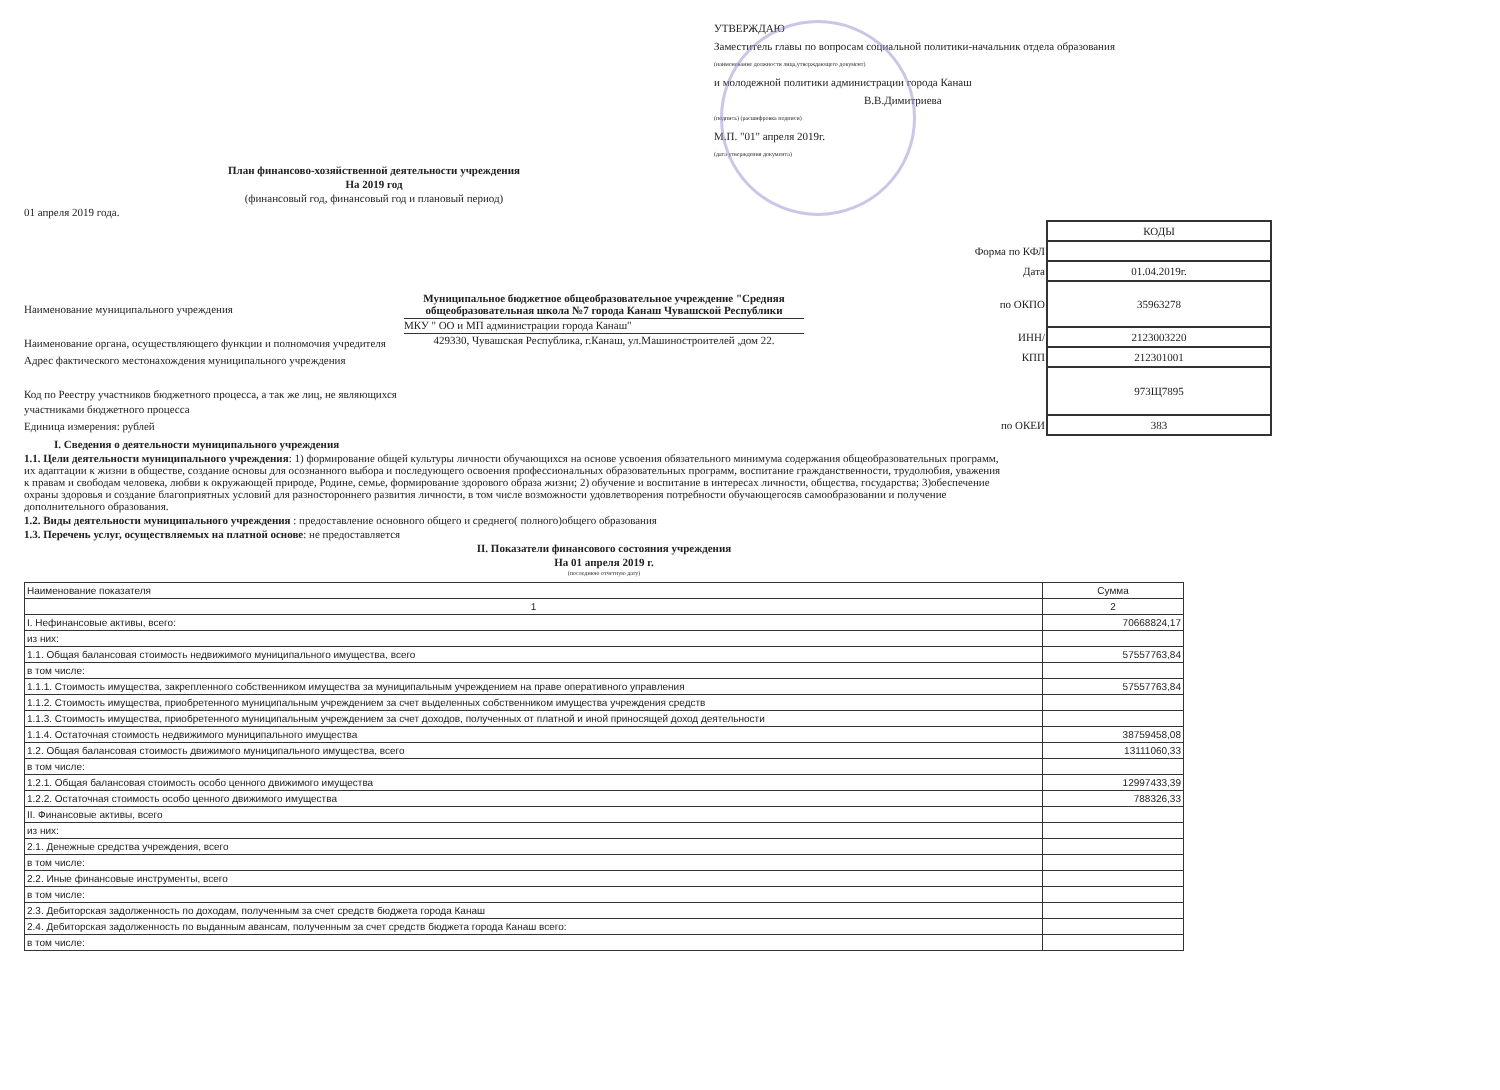УТВЕРЖДАЮ
Заместитель главы по вопросам социальной политики-начальник отдела образования
(наименование должности лица,утверждающего документ)
и молодежной политики администрации города Канаш
В.В.Димитриева
(подпись) (расшифровка подписи)
М.П. "01" апреля 2019г.
(дата утверждения документа)
План финансово-хозяйственной деятельности учреждения
На 2019 год
(финансовый год, финансовый год и плановый период)
01 апреля 2019 года.
Наименование муниципального учреждения
Наименование органа, осуществляющего функции и полномочия учредителя
Адрес фактического местонахождения муниципального учреждения
Код по Реестру участников бюджетного процесса, а так же лиц, не являющихся участниками бюджетного процесса
Единица измерения: рублей
Муниципальное бюджетное общеобразовательное учреждение "Средняя общеобразовательная школа №7 города Канаш Чувашской Республики
МКУ " ОО и МП администрации города Канаш"
429330, Чувашская Республика, г.Канаш, ул.Машиностроителей ,дом 22.
| | КОДЫ |
| Форма по КФЛ | |
| Дата | 01.04.2019г. |
| по ОКПО | 35963278 |
| ИНН/ | 2123003220 |
| КПП | 212301001 |
| | 973Щ7895 |
| по ОКЕИ | 383 |
I. Сведения о деятельности муниципального учреждения
1.1. Цели деятельности муниципального учреждения: 1) формирование общей культуры личности обучающихся на основе усвоения обязательного минимума содержания общеобразовательных программ, их адаптации к жизни в обществе, создание основы для осознанного выбора и последующего освоения профессиональных образовательных программ, воспитание гражданственности, трудолюбия, уважения к правам и свободам человека, любви к окружающей природе, Родине, семье, формирование здорового образа жизни; 2) обучение и воспитание в интересах личности, общества, государства; 3)обеспечение охраны здоровья и создание благоприятных условий для разностороннего развития личности, в том числе возможности удовлетворения потребности обучающегосяв самообразовании и получение дополнительного образования.
1.2. Виды деятельности муниципального учреждения : предоставление основного общего и среднего( полного)общего образования
1.3. Перечень услуг, осуществляемых на платной основе: не предоставляется
II. Показатели финансового состояния учреждения
На 01 апреля 2019 г.
(последнюю отчетную дату)
| Наименование показателя | Сумма |
| --- | --- |
| 1 | 2 |
| I. Нефинансовые активы, всего: | 70668824,17 |
| из них: | |
| 1.1. Общая балансовая стоимость недвижимого муниципального имущества, всего | 57557763,84 |
| в том числе: | |
| 1.1.1. Стоимость имущества, закрепленного собственником имущества за муниципальным учреждением на праве оперативного управления | 57557763,84 |
| 1.1.2. Стоимость имущества, приобретенного муниципальным учреждением за счет выделенных собственником имущества учреждения средств | |
| 1.1.3. Стоимость имущества, приобретенного муниципальным учреждением за счет доходов, полученных от платной и иной приносящей доход деятельности | |
| 1.1.4. Остаточная стоимость недвижимого муниципального имущества | 38759458,08 |
| 1.2. Общая балансовая стоимость движимого муниципального имущества, всего | 13111060,33 |
| в том числе: | |
| 1.2.1. Общая балансовая стоимость особо ценного движимого имущества | 12997433,39 |
| 1.2.2. Остаточная стоимость особо ценного движимого имущества | 788326,33 |
| II. Финансовые активы, всего | |
| из них: | |
| 2.1. Денежные средства учреждения, всего | |
| в том числе: | |
| 2.2. Иные финансовые инструменты, всего | |
| в том числе: | |
| 2.3. Дебиторская задолженность по доходам, полученным за счет средств бюджета города Канаш | |
| 2.4. Дебиторская задолженность по выданным авансам, полученным за счет средств бюджета города Канаш всего: | |
| в том числе: | |